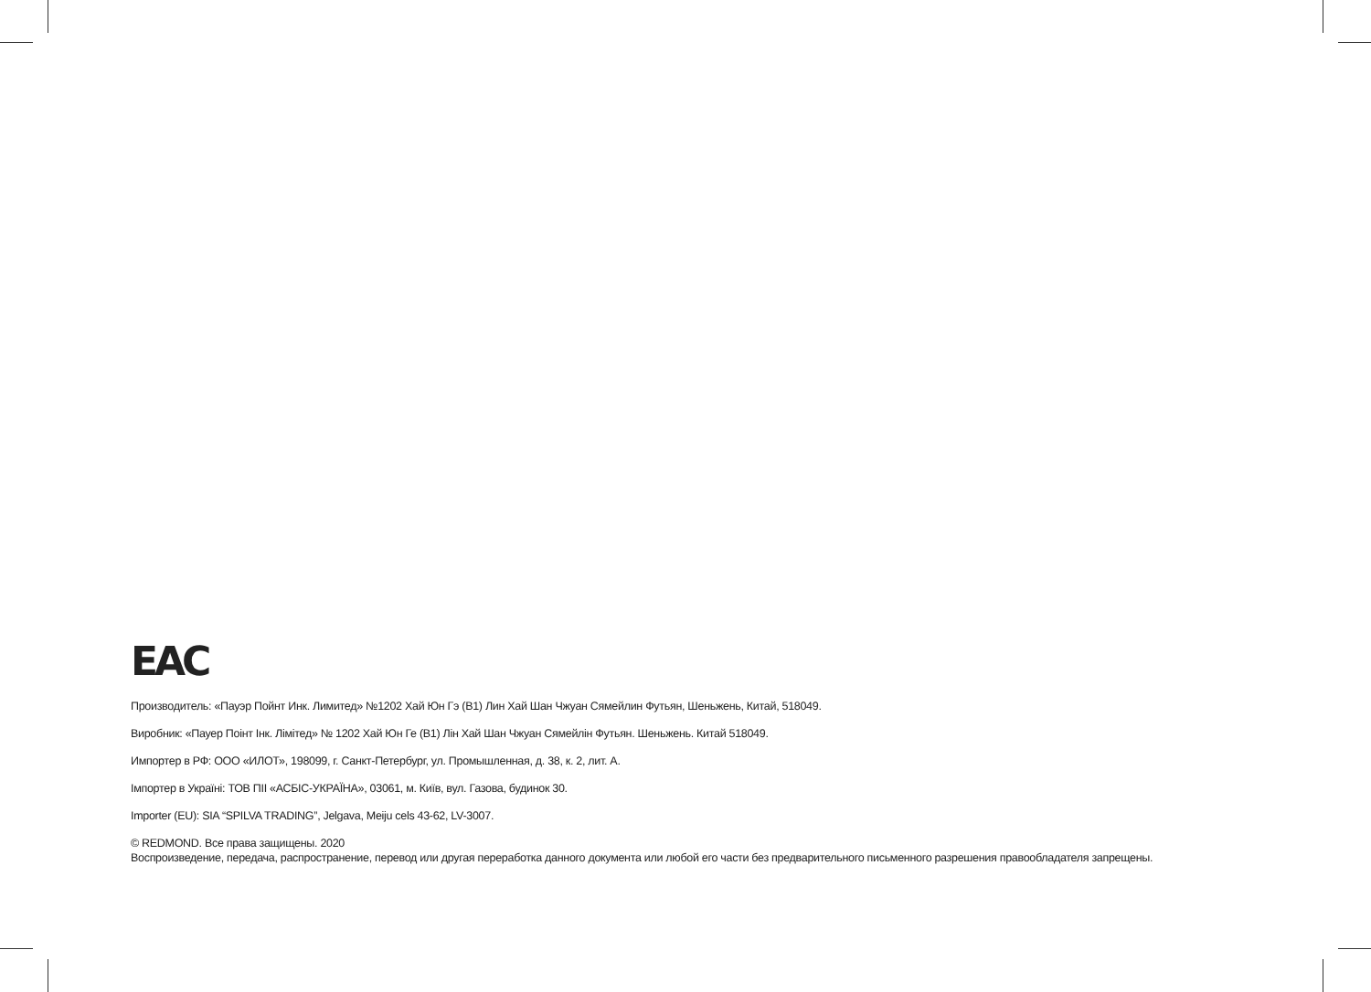EAC
Производитель: «Пауэр Пойнт Инк. Лимитед» №1202 Хай Юн Гэ (B1) Лин Хай Шан Чжуан Сямейлин Футьян, Шеньжень, Китай, 518049.
Виробник: «Пауер Поінт Інк. Лімітед» № 1202 Хай Юн Ге (B1) Лін Хай Шан Чжуан Сямейлін Футьян. Шеньжень. Китай 518049.
Импортер в РФ: ООО «ИЛОТ», 198099, г. Санкт-Петербург, ул. Промышленная, д. 38, к. 2, лит. А.
Імпортер в Україні: ТОВ ПІІ «АСБІС-УКРАЇНА», 03061, м. Київ, вул. Газова, будинок 30.
Importer (EU): SIA “SPILVA TRADING”, Jelgava, Meiju cels 43-62, LV-3007.
© REDMOND. Все права защищены. 2020
Воспроизведение, передача, распространение, перевод или другая переработка данного документа или любой его части без предварительного письменного разрешения правообладателя запрещены.